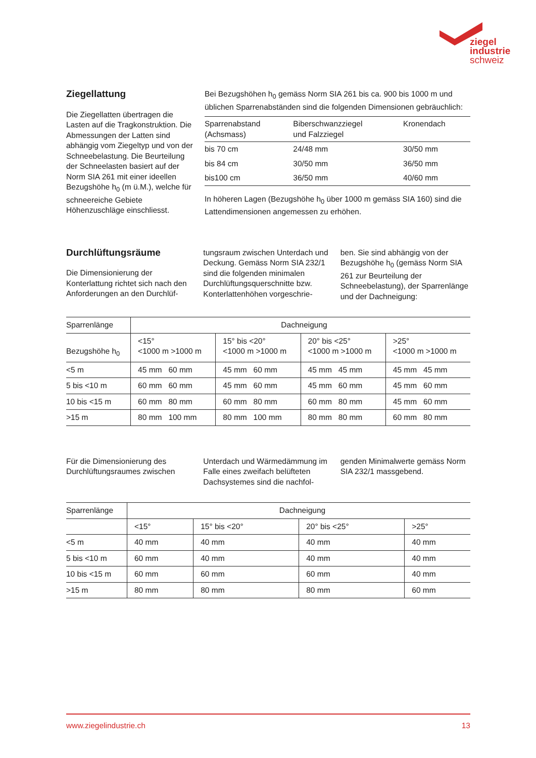ziegel
industrie
schweiz
Ziegellattung
Die Ziegellatten übertragen die Lasten auf die Tragkonstruktion. Die Abmessungen der Latten sind abhängig vom Ziegeltyp und von der Schneebelastung. Die Beurteilung der Schneelasten basiert auf der Norm SIA 261 mit einer ideellen Bezugshöhe h<sub>0</sub> (m ü.M.), welche für schneereiche Gebiete Höhenzuschläge einschliesst.
Bei Bezugshöhen h<sub>0</sub> gemäss Norm SIA 261 bis ca. 900 bis 1000 m und üblichen Sparrenabständen sind die folgenden Dimensionen gebräuchlich:
| Sparrenabstand (Achsmass) | Biberschwanzziegel und Falzziegel | Kronendach |
| --- | --- | --- |
| bis 70 cm | 24/48 mm | 30/50 mm |
| bis 84 cm | 30/50 mm | 36/50 mm |
| bis100 cm | 36/50 mm | 40/60 mm |
In höheren Lagen (Bezugshöhe h<sub>0</sub> über 1000 m gemäss SIA 160) sind die Lattendimensionen angemessen zu erhöhen.
Durchlüftungsräume
Die Dimensionierung der Konterlattung richtet sich nach den Anforderungen an den Durchlüf-
tungsraum zwischen Unterdach und Deckung. Gemäss Norm SIA 232/1 sind die folgenden minimalen Durchlüftungsquerschnitte bzw. Konterlattenhöhen vorgeschrie-
ben. Sie sind abhängig von der Bezugshöhe h<sub>0</sub> (gemäss Norm SIA 261 zur Beurteilung der Schneebelastung), der Sparrenlänge und der Dachneigung:
| Sparrenlänge | Dachneigung | | | |
| Bezugshöhe h<sub>0</sub> | <15° <1000 m >1000 m | 15° bis <20° <1000 m >1000 m | 20° bis <25° <1000 m >1000 m | >25° <1000 m >1000 m |
| <5 m | 45 mm 60 mm | 45 mm 60 mm | 45 mm 45 mm | 45 mm 45 mm |
| 5 bis <10 m | 60 mm 60 mm | 45 mm 60 mm | 45 mm 60 mm | 45 mm 60 mm |
| 10 bis <15 m | 60 mm 80 mm | 60 mm 80 mm | 60 mm 80 mm | 45 mm 60 mm |
| >15 m | 80 mm 100 mm | 80 mm 100 mm | 80 mm 80 mm | 60 mm 80 mm |
Für die Dimensionierung des Durchlüftungsraumes zwischen
Unterdach und Wärmedämmung im Falle eines zweifach belüfteten Dachsystemes sind die nachfol-
genden Minimalwerte gemäss Norm SIA 232/1 massgebend.
| Sparrenlänge | Dachneigung | | | |
| | <15° | 15° bis <20° | 20° bis <25° | >25° |
| <5 m | 40 mm | 40 mm | 40 mm | 40 mm |
| 5 bis <10 m | 60 mm | 40 mm | 40 mm | 40 mm |
| 10 bis <15 m | 60 mm | 60 mm | 60 mm | 40 mm |
| >15 m | 80 mm | 80 mm | 80 mm | 60 mm |
www.ziegelindustrie.ch 13